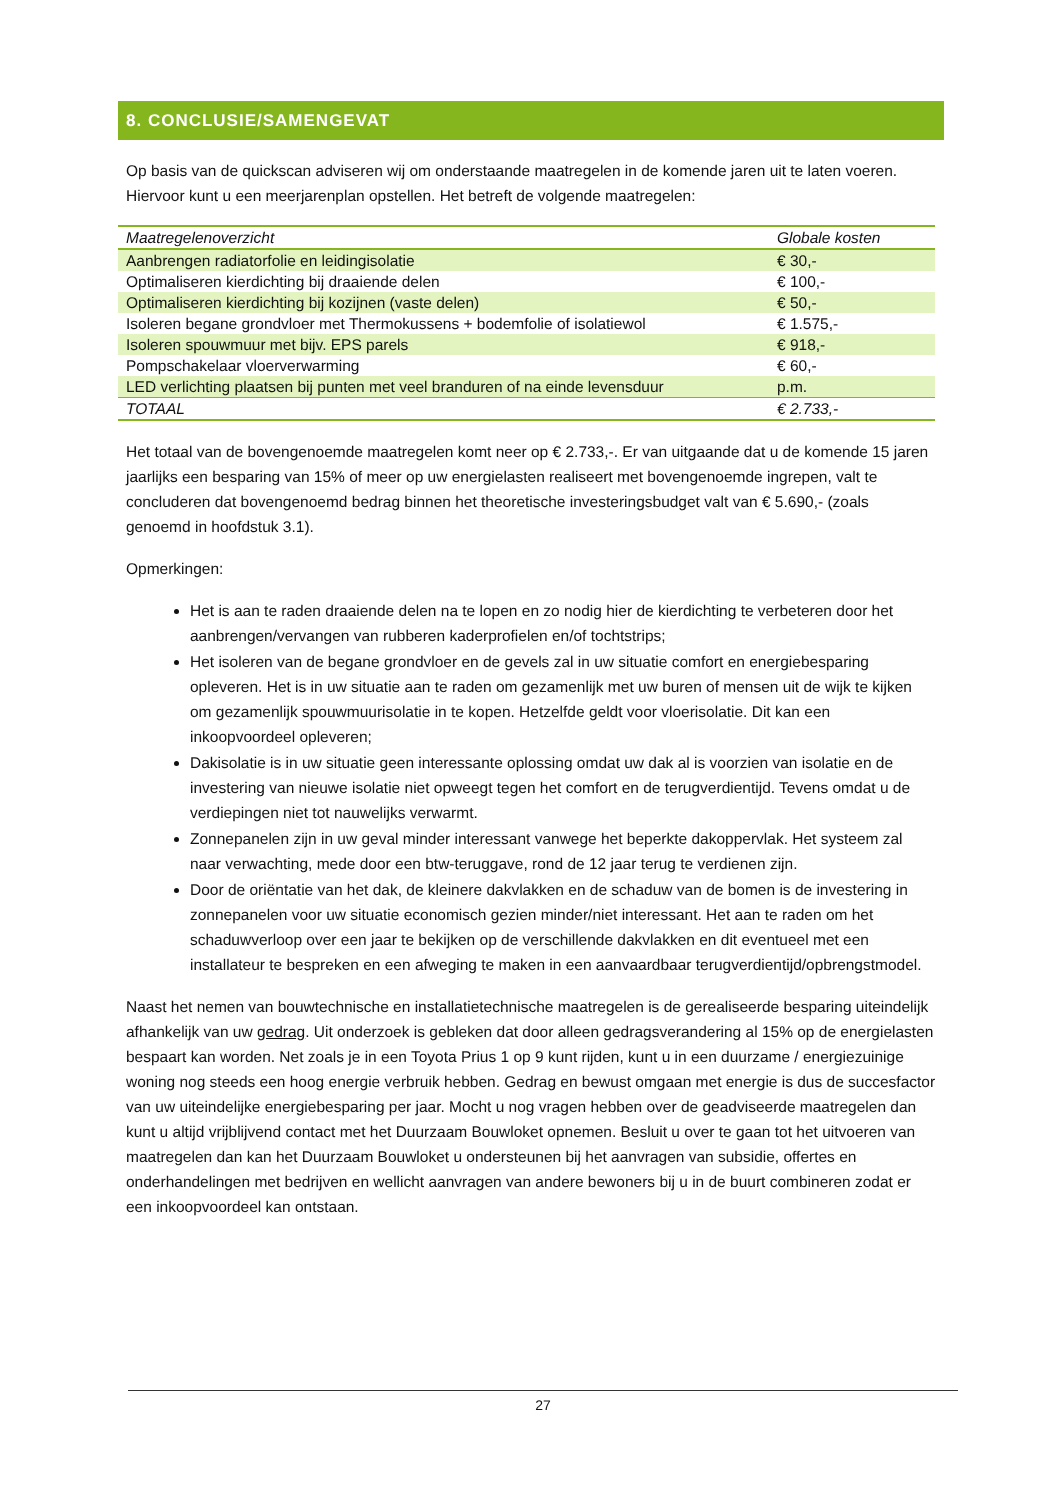8. CONCLUSIE/SAMENGEVAT
Op basis van de quickscan adviseren wij om onderstaande maatregelen in de komende jaren uit te laten voeren. Hiervoor kunt u een meerjarenplan opstellen. Het betreft de volgende maatregelen:
| Maatregelenoverzicht | Globale kosten |
| --- | --- |
| Aanbrengen radiatorfolie en leidingisolatie | € 30,- |
| Optimaliseren kierdichting bij draaiende delen | € 100,- |
| Optimaliseren kierdichting bij kozijnen (vaste delen) | € 50,- |
| Isoleren begane grondvloer met Thermokussens + bodemfolie of isolatiewol | € 1.575,- |
| Isoleren spouwmuur met bijv. EPS parels | € 918,- |
| Pompschakelaar vloerverwarming | € 60,- |
| LED verlichting plaatsen bij punten met veel branduren of na einde levensduur | p.m. |
| TOTAAL | € 2.733,- |
Het totaal van de bovengenoemde maatregelen komt neer op € 2.733,-. Er van uitgaande dat u de komende 15 jaren jaarlijks een besparing van 15% of meer op uw energielasten realiseert met bovengenoemde ingrepen, valt te concluderen dat bovengenoemd bedrag binnen het theoretische investeringsbudget valt van € 5.690,- (zoals genoemd in hoofdstuk 3.1).
Opmerkingen:
Het is aan te raden draaiende delen na te lopen en zo nodig hier de kierdichting te verbeteren door het aanbrengen/vervangen van rubberen kaderprofielen en/of tochtstrips;
Het isoleren van de begane grondvloer en de gevels zal in uw situatie comfort en energiebesparing opleveren. Het is in uw situatie aan te raden om gezamenlijk met uw buren of mensen uit de wijk te kijken om gezamenlijk spouwmuurisolatie in te kopen. Hetzelfde geldt voor vloerisolatie. Dit kan een inkoopvoordeel opleveren;
Dakisolatie is in uw situatie geen interessante oplossing omdat uw dak al is voorzien van isolatie en de investering van nieuwe isolatie niet opweegt tegen het comfort en de terugverdientijd. Tevens omdat u de verdiepingen niet tot nauwelijks verwarmt.
Zonnepanelen zijn in uw geval minder interessant vanwege het beperkte dakoppervlak. Het systeem zal naar verwachting, mede door een btw-teruggave, rond de 12 jaar terug te verdienen zijn.
Door de oriëntatie van het dak, de kleinere dakvlakken en de schaduw van de bomen is de investering in zonnepanelen voor uw situatie economisch gezien minder/niet interessant. Het aan te raden om het schaduwverloop over een jaar te bekijken op de verschillende dakvlakken en dit eventueel met een installateur te bespreken en een afweging te maken in een aanvaardbaar terugverdientijd/opbrengstmodel.
Naast het nemen van bouwtechnische en installatietechnische maatregelen is de gerealiseerde besparing uiteindelijk afhankelijk van uw gedrag. Uit onderzoek is gebleken dat door alleen gedragsverandering al 15% op de energielasten bespaart kan worden. Net zoals je in een Toyota Prius 1 op 9 kunt rijden, kunt u in een duurzame / energiezuinige woning nog steeds een hoog energie verbruik hebben. Gedrag en bewust omgaan met energie is dus de succesfactor van uw uiteindelijke energiebesparing per jaar. Mocht u nog vragen hebben over de geadviseerde maatregelen dan kunt u altijd vrijblijvend contact met het Duurzaam Bouwloket opnemen. Besluit u over te gaan tot het uitvoeren van maatregelen dan kan het Duurzaam Bouwloket u ondersteunen bij het aanvragen van subsidie, offertes en onderhandelingen met bedrijven en wellicht aanvragen van andere bewoners bij u in de buurt combineren zodat er een inkoopvoordeel kan ontstaan.
27